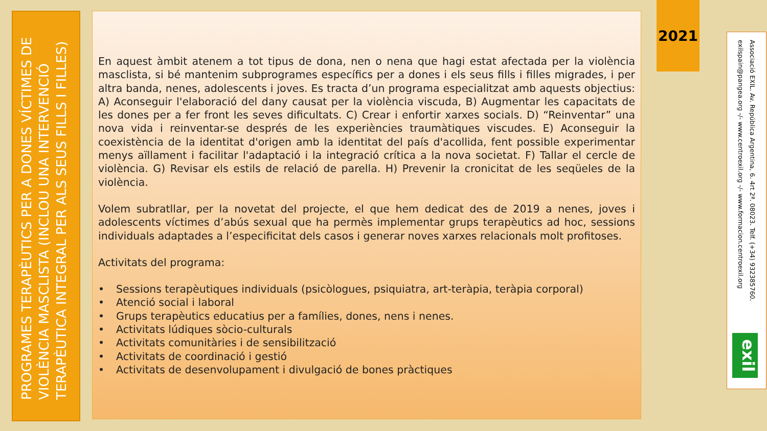PROGRAMES TERAPÈUTICS PER A DONES VÍCTIMES DE VIOLÈNCIA MASCLISTA (INCLOU UNA INTERVENCIÓ TERAPÈUTICA INTEGRAL PER ALS SEUS FILLS I FILLES)
En aquest àmbit atenem a tot tipus de dona, nen o nena que hagi estat afectada per la violència masclista, si bé mantenim subprogrames específics per a dones i els seus fills i filles migrades, i per altra banda, nenes, adolescents i joves. Es tracta d’un programa especialitzat amb aquests objectius: A) Aconseguir l'elaboració del dany causat per la violència viscuda, B) Augmentar les capacitats de les dones per a fer front les seves dificultats. C) Crear i enfortir xarxes socials. D) “Reinventar” una nova vida i reinventar-se després de les experiències traumàtiques viscudes. E) Aconseguir la coexistència de la identitat d'origen amb la identitat del país d'acollida, fent possible experimentar menys aïllament i facilitar l'adaptació i la integració crítica a la nova societat. F) Tallar el cercle de violència. G) Revisar els estils de relació de parella. H) Prevenir la cronicitat de les seqüeles de la violència.
Volem subratllar, per la novetat del projecte, el que hem dedicat des de 2019 a nenes, joves i adolescents víctimes d’abús sexual que ha permès implementar grups terapèutics ad hoc, sessions individuals adaptades a l’especificitat dels casos i generar noves xarxes relacionals molt profitoses.
Activitats del programa:
• Sessions terapèutiques individuals (psicòlogues, psiquiatra, art-teràpia, teràpia corporal)
• Atenció social i laboral
• Grups terapèutics educatius per a famílies, dones, nens i nenes.
• Activitats lúdiques sòcio-culturals
• Activitats comunitàries i de sensibilització
• Activitats de coordinació i gestió
• Activitats de desenvolupament i divulgació de bones pràctiques
2021
Associació EXIL. Av. República Argentina, 6. 4rt 2ª. 08023. Telf. (+34) 932385760.
exilspain@pangea.org -/- www.centroexil.org -/- www.formacion.centroexil.org
exil